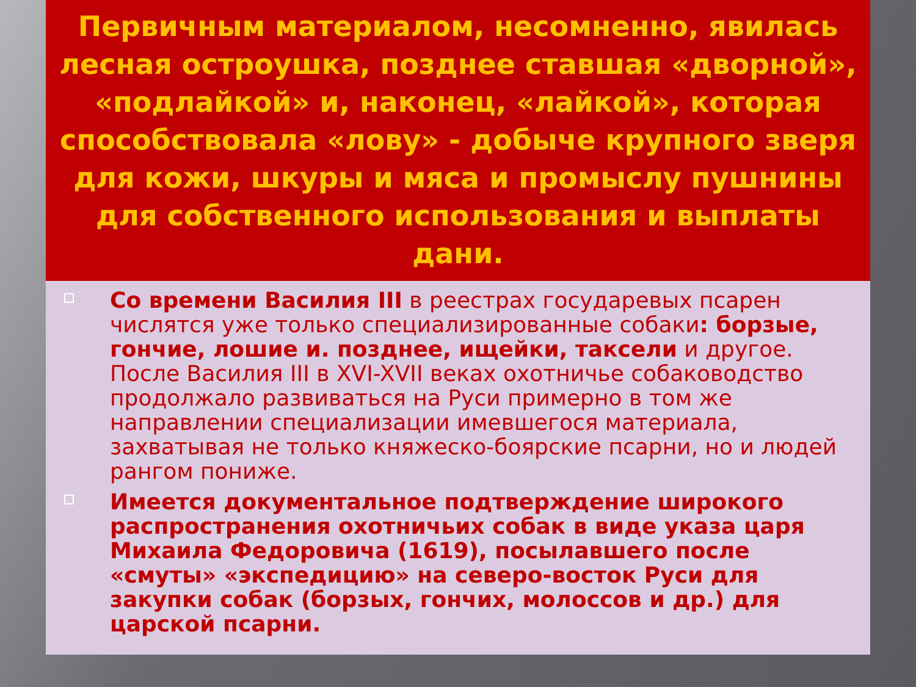Первичным материалом, несомненно, явилась лесная остроушка, позднее ставшая «дворной», «подлайкой» и, наконец, «лайкой», которая способствовала «лову» - добыче крупного зверя для кожи, шкуры и мяса и промыслу пушнины для собственного использования и выплаты дани.
Со времени Василия III в реестрах государевых псарен числятся уже только специализированные собаки: борзые, гончие, лошие и. позднее, ищейки, таксели и другое. После Василия III в XVI-XVII веках охотничье собаководство продолжало развиваться на Руси примерно в том же направлении специализации имевшегося материала, захватывая не только княжеско-боярские псарни, но и людей рангом пониже.
Имеется документальное подтверждение широкого распространения охотничьих собак в виде указа царя Михаила Федоровича (1619), посылавшего после «смуты» «экспедицию» на северо-восток Руси для закупки собак (борзых, гончих, молоссов и др.) для царской псарни.